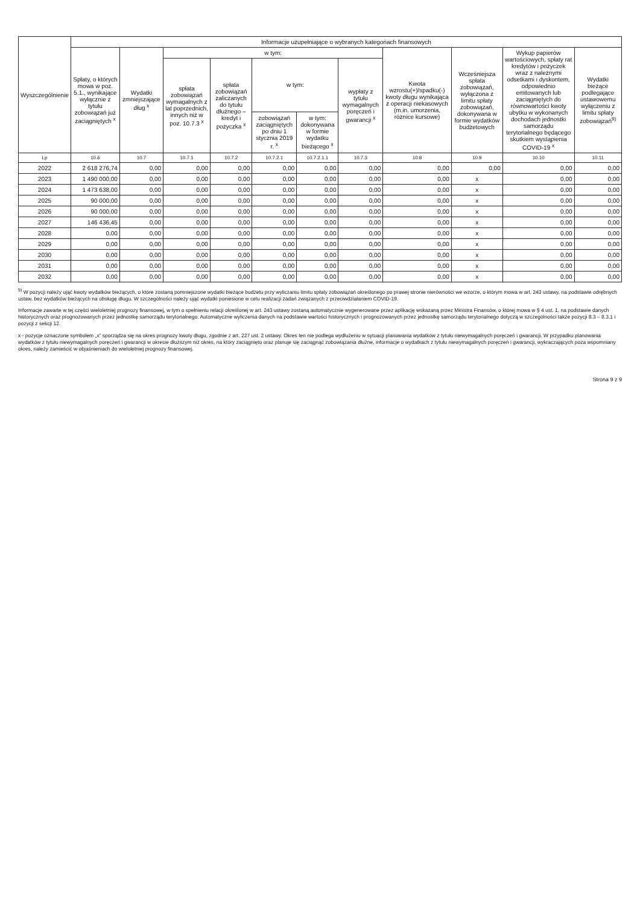| Wyszczególnienie | Informacje uzupełniające o wybranych kategoriach finansowych | | | | | | | | | | |
| --- | --- | --- | --- | --- | --- | --- | --- | --- | --- | --- | --- |
| | Spłaty, o których mowa w poz. 5.1., wynikające wyłącznie z tytułu zobowiązań już zaciągniętych <sup>x</sup> | Wydatki zmniejszające dług <sup>x</sup> | w tym: | | | | | Kwota wzrostu(+)/spadku(-) kwoty długu wynikająca z operacji niekasowych (m.in. umorzenia, różnice kursowe) | Wcześniejsza spłata zobowiązań, wyłączona z limitu spłaty zobowiązań, dokonywana w formie wydatków budżetowych | Wykup papierów wartościowych, spłaty rat kredytów i pożyczek wraz z należnymi odsetkami i dyskontem, odpowiednio emitowanych lub zaciągniętych do równowartości kwoty ubytku w wykonanych dochodach jednostki samorządu terytorialnego będącego skutkiem wystąpienia COVID-19 <sup>x</sup> | Wydatki bieżące podlegające ustawowemu wyłączeniu z limitu spłaty zobowiązań<sup>9)</sup> |
| | | | spłata zobowiązań wymagalnych z lat poprzednich, innych niż w poz. 10.7.3 <sup>x</sup> | spłata zobowiązań zaliczanych do tytułu dłużnego – kredyt i pożyczka <sup>x</sup> | w tym: | | wypłaty z tytułu wymagalnych poręczeń i gwarancji <sup>x</sup> | | | | |
| | | | | | zobowiązań zaciągniętych po dniu 1 stycznia 2019 r. <sup>x</sup> | w tym: dokonywana w formie wydatku bieżącego <sup>x</sup> | | | | | |
| Lp | 10.6 | 10.7 | 10.7.1 | 10.7.2 | 10.7.2.1 | 10.7.2.1.1 | 10.7.3 | 10.8 | 10.9 | 10.10 | 10.11 |
| 2022 | 2 618 276,74 | 0,00 | 0,00 | 0,00 | 0,00 | 0,00 | 0,00 | 0,00 | 0,00 | 0,00 | 0,00 |
| 2023 | 1 490 000,00 | 0,00 | 0,00 | 0,00 | 0,00 | 0,00 | 0,00 | 0,00 | x | 0,00 | 0,00 |
| 2024 | 1 473 638,00 | 0,00 | 0,00 | 0,00 | 0,00 | 0,00 | 0,00 | 0,00 | x | 0,00 | 0,00 |
| 2025 | 90 000,00 | 0,00 | 0,00 | 0,00 | 0,00 | 0,00 | 0,00 | 0,00 | x | 0,00 | 0,00 |
| 2026 | 90 000,00 | 0,00 | 0,00 | 0,00 | 0,00 | 0,00 | 0,00 | 0,00 | x | 0,00 | 0,00 |
| 2027 | 146 436,45 | 0,00 | 0,00 | 0,00 | 0,00 | 0,00 | 0,00 | 0,00 | x | 0,00 | 0,00 |
| 2028 | 0,00 | 0,00 | 0,00 | 0,00 | 0,00 | 0,00 | 0,00 | 0,00 | x | 0,00 | 0,00 |
| 2029 | 0,00 | 0,00 | 0,00 | 0,00 | 0,00 | 0,00 | 0,00 | 0,00 | x | 0,00 | 0,00 |
| 2030 | 0,00 | 0,00 | 0,00 | 0,00 | 0,00 | 0,00 | 0,00 | 0,00 | x | 0,00 | 0,00 |
| 2031 | 0,00 | 0,00 | 0,00 | 0,00 | 0,00 | 0,00 | 0,00 | 0,00 | x | 0,00 | 0,00 |
| 2032 | 0,00 | 0,00 | 0,00 | 0,00 | 0,00 | 0,00 | 0,00 | 0,00 | x | 0,00 | 0,00 |
<sup>9)</sup> W pozycji należy ująć kwoty wydatków bieżących, o które zostaną pomniejszone wydatki bieżące budżetu przy wyliczaniu limitu spłaty zobowiązań określonego po prawej stronie nierówności we wzorze, o którym mowa w art. 243 ustawy, na podstawie odrębnych ustaw, bez wydatków bieżących na obsługę długu. W szczególności należy ująć wydatki poniesione w celu realizacji zadań związanych z przeciwdziałaniem COVID-19.
Informacje zawarte w tej części wieloletniej prognozy finansowej, w tym o spełnieniu relacji określonej w art. 243 ustawy zostaną automatycznie wygenerowane przez aplikację wskazaną przez Ministra Finansów, o której mowa w § 4 ust. 1, na podstawie danych historycznych oraz prognozowanych przez jednostkę samorządu terytorialnego. Automatyczne wyliczenia danych na podstawie wartości historycznych i prognozowanych przez jednostkę samorządu terytorialnego dotyczą w szczególności także pozycji 8.3 – 8.3.1 i pozycji z sekcji 12.
x - pozycje oznaczone symbolem „x” sporządza się na okres prognozy kwoty długu, zgodnie z art. 227 ust. 2 ustawy. Okres ten nie podlega wydłużeniu w sytuacji planowania wydatków z tytułu niewymagalnych poręczeń i gwarancji. W przypadku planowania wydatków z tytułu niewymagalnych poręczeń i gwarancji w okresie dłuższym niż okres, na który zaciągnięto oraz planuje się zaciągnąć zobowiązania dłużne, informacje o wydatkach z tytułu niewymagalnych poręczeń i gwarancji, wykraczających poza wspomniany okres, należy zamieścić w objaśnieniach do wieloletniej prognozy finansowej.
Strona 9 z 9